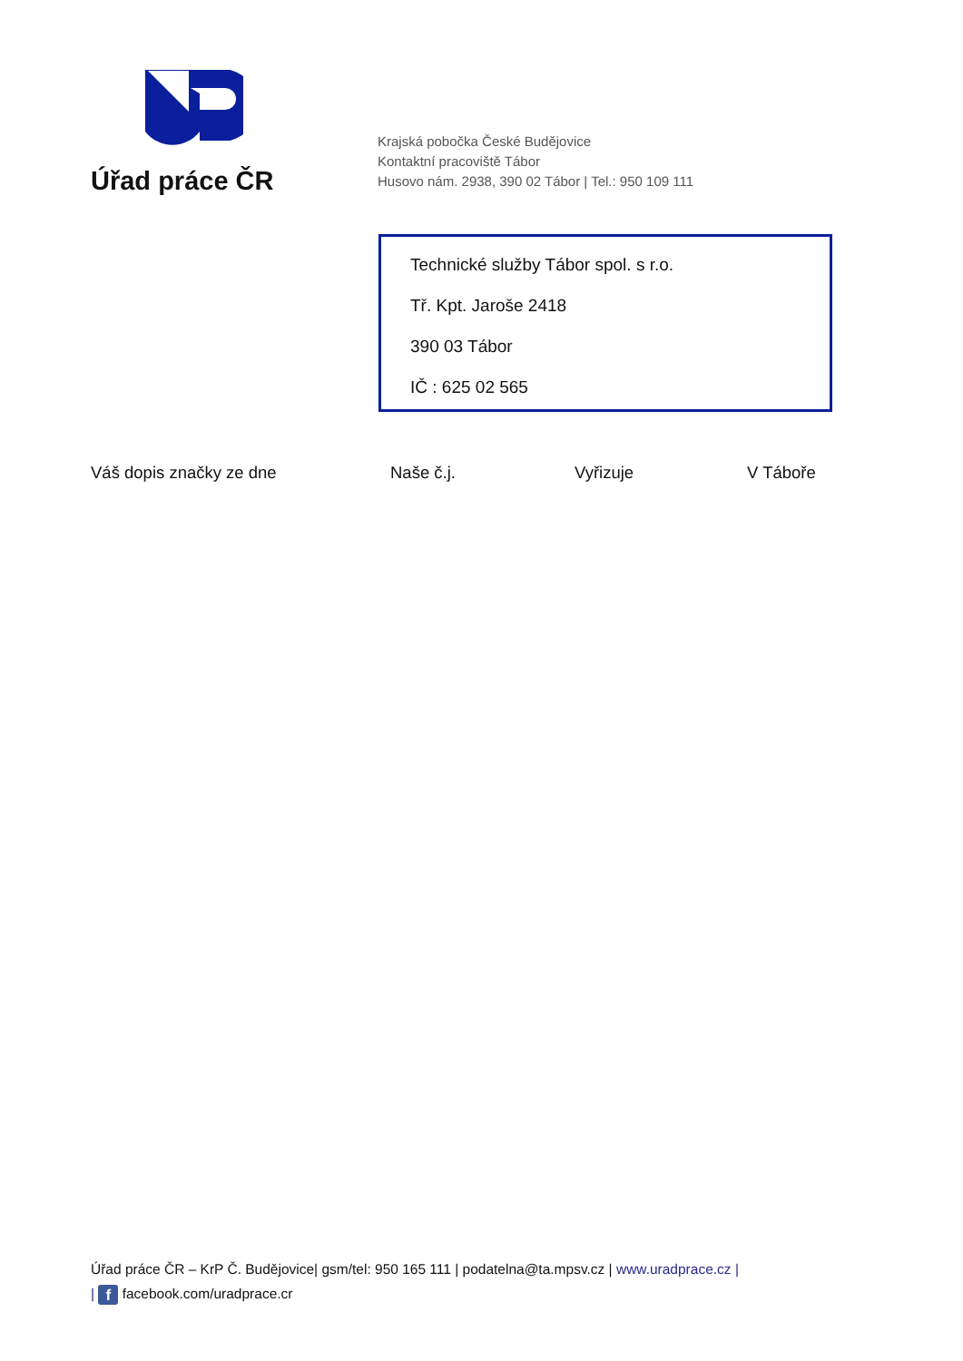Úřad práce ČR
Krajská pobočka České Budějovice
Kontaktní pracoviště Tábor
Husovo nám. 2938, 390 02 Tábor | Tel.: 950 109 111
Technické služby Tábor spol. s r.o.
Tř. Kpt. Jaroše 2418
390 03 Tábor
IČ : 625 02 565
Váš dopis značky ze dne Naše č.j. Vyřizuje V Táboře
Úřad práce ČR – KrP Č. Budějovice| gsm/tel: 950 165 111 | podatelna@ta.mpsv.cz | www.uradprace.cz |
| f facebook.com/uradprace.cr